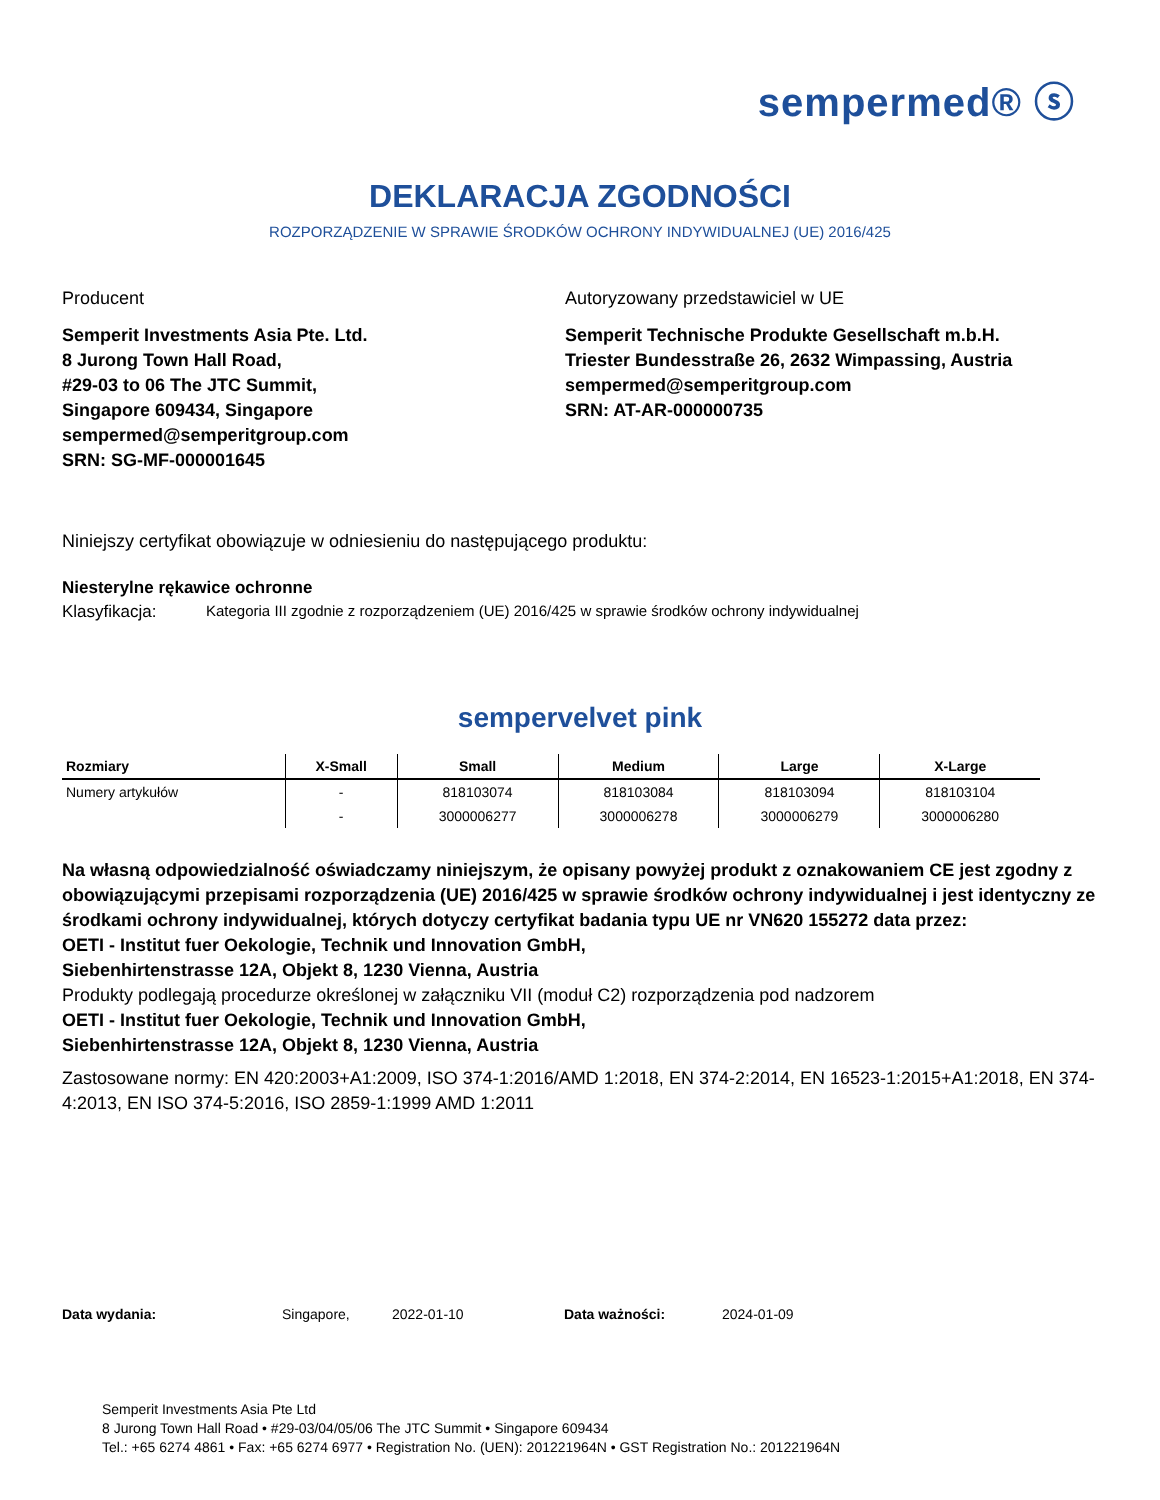sempermed® ⓢ
DEKLARACJA ZGODNOŚCI
ROZPORZĄDZENIE W SPRAWIE ŚRODKÓW OCHRONY INDYWIDUALNEJ (UE) 2016/425
Producent
Semperit Investments Asia Pte. Ltd.
8 Jurong Town Hall Road,
#29-03 to 06 The JTC Summit,
Singapore 609434, Singapore
sempermed@semperitgroup.com
SRN: SG-MF-000001645
Autoryzowany przedstawiciel w UE
Semperit Technische Produkte Gesellschaft m.b.H.
Triester Bundesstraße 26, 2632 Wimpassing, Austria
sempermed@semperitgroup.com
SRN: AT-AR-000000735
Niniejszy certyfikat obowiązuje w odniesieniu do następującego produktu:
Niesterylne rękawice ochronne
Klasyfikacja: Kategoria III zgodnie z rozporządzeniem (UE) 2016/425 w sprawie środków ochrony indywidualnej
sempervelvet pink
| Rozmiary | X-Small | Small | Medium | Large | X-Large |
| --- | --- | --- | --- | --- | --- |
| Numery artykułów | - | 818103074 | 818103084 | 818103094 | 818103104 |
| | - | 3000006277 | 3000006278 | 3000006279 | 3000006280 |
Na własną odpowiedzialność oświadczamy niniejszym, że opisany powyżej produkt z oznakowaniem CE jest zgodny z obowiązującymi przepisami rozporządzenia (UE) 2016/425 w sprawie środków ochrony indywidualnej i jest identyczny ze środkami ochrony indywidualnej, których dotyczy certyfikat badania typu UE nr VN620 155272 data przez:
OETI - Institut fuer Oekologie, Technik und Innovation GmbH,
Siebenhirtenstrasse 12A, Objekt 8, 1230 Vienna, Austria
Produkty podlegają procedurze określonej w załączniku VII (moduł C2) rozporządzenia pod nadzorem
OETI - Institut fuer Oekologie, Technik und Innovation GmbH,
Siebenhirtenstrasse 12A, Objekt 8, 1230 Vienna, Austria
Zastosowane normy: EN 420:2003+A1:2009, ISO 374-1:2016/AMD 1:2018, EN 374-2:2014, EN 16523-1:2015+A1:2018, EN 374-4:2013, EN ISO 374-5:2016, ISO 2859-1:1999 AMD 1:2011
Data wydania: Singapore, 2022-01-10 Data ważności: 2024-01-09
Semperit Investments Asia Pte Ltd
8 Jurong Town Hall Road • #29-03/04/05/06 The JTC Summit • Singapore 609434
Tel.: +65 6274 4861 • Fax: +65 6274 6977 • Registration No. (UEN): 201221964N • GST Registration No.: 201221964N